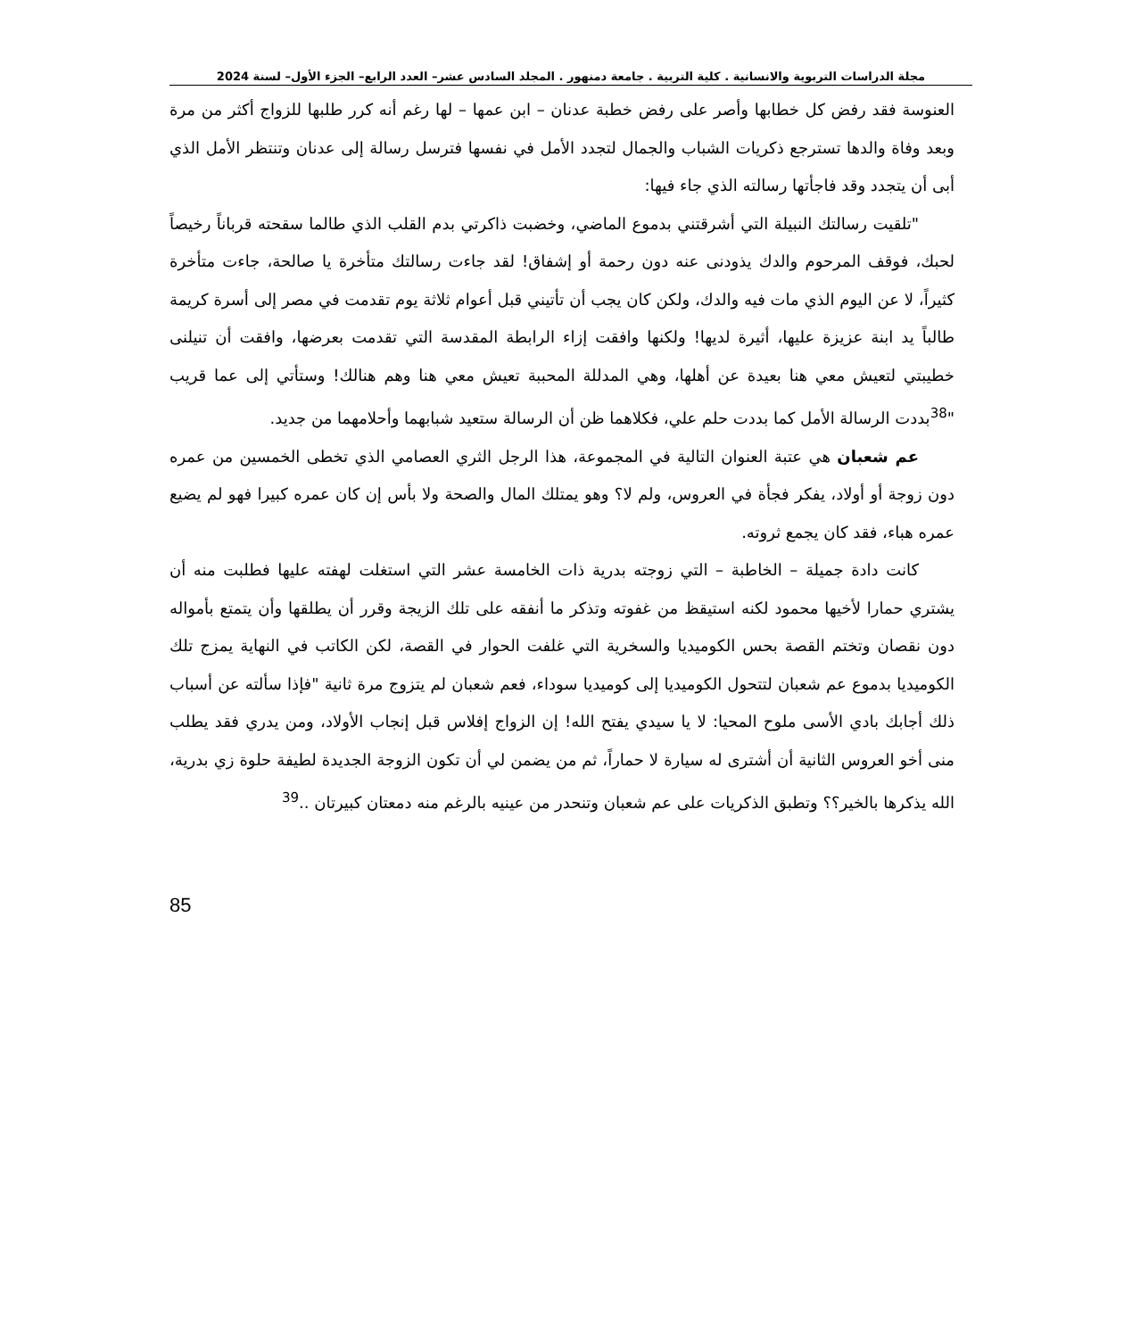مجلة الدراسات التربوية والانسانية . كلية التربية . جامعة دمنهور . المجلد السادس عشر– العدد الرابع– الجزء الأول– لسنة 2024
العنوسة فقد رفض كل خطابها وأصر على رفض خطبة عدنان – ابن عمها – لها رغم أنه كرر طلبها للزواج أكثر من مرة وبعد وفاة والدها تسترجع ذكريات الشباب والجمال لتجدد الأمل في نفسها فترسل رسالة إلى عدنان وتنتظر الأمل الذي أبى أن يتجدد وقد فاجأتها رسالته الذي جاء فيها:
"تلقيت رسالتك النبيلة التي أشرقتني بدموع الماضي، وخضبت ذاكرتي بدم القلب الذي طالما سقحته قرباناً رخيصاً لحبك، فوقف المرحوم والدك يذودنى عنه دون رحمة أو إشفاق! لقد جاءت رسالتك متأخرة يا صالحة، جاءت متأخرة كثيراً، لا عن اليوم الذي مات فيه والدك، ولكن كان يجب أن تأتيني قبل أعوام ثلاثة يوم تقدمت في مصر إلى أسرة كريمة طالباً يد ابنة عزيزة عليها، أثيرة لديها! ولكنها وافقت إزاء الرابطة المقدسة التي تقدمت بعرضها، وافقت أن تنيلنى خطيبتي لتعيش معي هنا بعيدة عن أهلها، وهي المدللة المحببة تعيش معي هنا وهم هنالك! وستأتي إلى عما قريب "<sup>38</sup>بددت الرسالة الأمل كما بددت حلم علي، فكلاهما ظن أن الرسالة ستعيد شبابهما وأحلامهما من جديد.
عم شعبان هي عتبة العنوان التالية في المجموعة، هذا الرجل الثري العصامي الذي تخطى الخمسين من عمره دون زوجة أو أولاد، يفكر فجأة في العروس، ولم لا؟ وهو يمتلك المال والصحة ولا بأس إن كان عمره كبيرا فهو لم يضيع عمره هباء، فقد كان يجمع ثروته.
كانت دادة جميلة – الخاطبة – التي زوجته بدرية ذات الخامسة عشر التي استغلت لهفته عليها فطلبت منه أن يشتري حمارا لأخيها محمود لكنه استيقظ من غفوته وتذكر ما أنفقه على تلك الزيجة وقرر أن يطلقها وأن يتمتع بأمواله دون نقصان وتختم القصة بحس الكوميديا والسخرية التي غلفت الحوار في القصة، لكن الكاتب في النهاية يمزج تلك الكوميديا بدموع عم شعبان لتتحول الكوميديا إلى كوميديا سوداء، فعم شعبان لم يتزوج مرة ثانية "فإذا سألته عن أسباب ذلك أجابك بادي الأسى ملوح المحيا: لا يا سيدي يفتح الله! إن الزواج إفلاس قبل إنجاب الأولاد، ومن يدري فقد يطلب منى أخو العروس الثانية أن أشترى له سيارة لا حماراً، ثم من يضمن لي أن تكون الزوجة الجديدة لطيفة حلوة زي بدرية، الله يذكرها بالخير؟؟ وتطبق الذكريات على عم شعبان وتنحدر من عينيه بالرغم منه دمعتان كبيرتان ..<sup>39</sup>
85